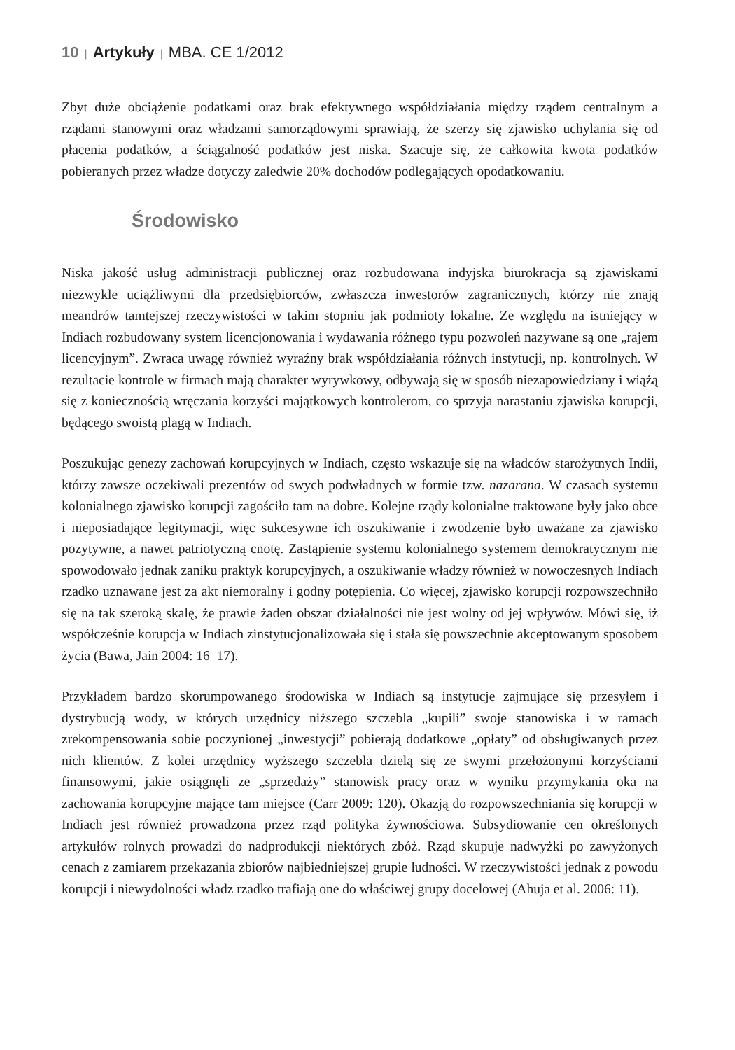10 | Artykuły | MBA. CE 1/2012
Zbyt duże obciążenie podatkami oraz brak efektywnego współdziałania między rządem centralnym a rządami stanowymi oraz władzami samorządowymi sprawiają, że szerzy się zjawisko uchylania się od płacenia podatków, a ściągalność podatków jest niska. Szacuje się, że całkowita kwota podatków pobieranych przez władze dotyczy zaledwie 20% dochodów podlegających opodatkowaniu.
Środowisko
Niska jakość usług administracji publicznej oraz rozbudowana indyjska biurokracja są zjawiskami niezwykle uciążliwymi dla przedsiębiorców, zwłaszcza inwestorów zagranicznych, którzy nie znają meandrów tamtejszej rzeczywistości w takim stopniu jak podmioty lokalne. Ze względu na istniejący w Indiach rozbudowany system licencjonowania i wydawania różnego typu pozwoleń nazywane są one „rajem licencyjnym”. Zwraca uwagę również wyraźny brak współdziałania różnych instytucji, np. kontrolnych. W rezultacie kontrole w firmach mają charakter wyrywkowy, odbywają się w sposób niezapowiedziany i wiążą się z koniecznością wręczania korzyści majątkowych kontrolerom, co sprzyja narastaniu zjawiska korupcji, będącego swoistą plagą w Indiach.
Poszukując genezy zachowań korupcyjnych w Indiach, często wskazuje się na władców starożytnych Indii, którzy zawsze oczekiwali prezentów od swych podwładnych w formie tzw. nazarana. W czasach systemu kolonialnego zjawisko korupcji zagościło tam na dobre. Kolejne rządy kolonialne traktowane były jako obce i nieposiadające legitymacji, więc sukcesywne ich oszukiwanie i zwodzenie było uważane za zjawisko pozytywne, a nawet patriotyczną cnotę. Zastąpienie systemu kolonialnego systemem demokratycznym nie spowodowało jednak zaniku praktyk korupcyjnych, a oszukiwanie władzy również w nowoczesnych Indiach rzadko uznawane jest za akt niemoralny i godny potępienia. Co więcej, zjawisko korupcji rozpowszechniło się na tak szeroką skalę, że prawie żaden obszar działalności nie jest wolny od jej wpływów. Mówi się, iż współcześnie korupcja w Indiach zinstytucjonalizowała się i stała się powszechnie akceptowanym sposobem życia (Bawa, Jain 2004: 16–17).
Przykładem bardzo skorumpowanego środowiska w Indiach są instytucje zajmujące się przesyłem i dystrybucją wody, w których urzędnicy niższego szczebla „kupili” swoje stanowiska i w ramach zrekompensowania sobie poczynionej „inwestycji” pobierają dodatkowe „opłaty” od obsługiwanych przez nich klientów. Z kolei urzędnicy wyższego szczebla dzielą się ze swymi przełożonymi korzyściami finansowymi, jakie osiągnęli ze „sprzedaży” stanowisk pracy oraz w wyniku przymykania oka na zachowania korupcyjne mające tam miejsce (Carr 2009: 120). Okazją do rozpowszechniania się korupcji w Indiach jest również prowadzona przez rząd polityka żywnościowa. Subsydiowanie cen określonych artykułów rolnych prowadzi do nadprodukcji niektórych zbóż. Rząd skupuje nadwyżki po zawyżonych cenach z zamiarem przekazania zbiorów najbiedniejszej grupie ludności. W rzeczywistości jednak z powodu korupcji i niewydolności władz rzadko trafiają one do właściwej grupy docelowej (Ahuja et al. 2006: 11).